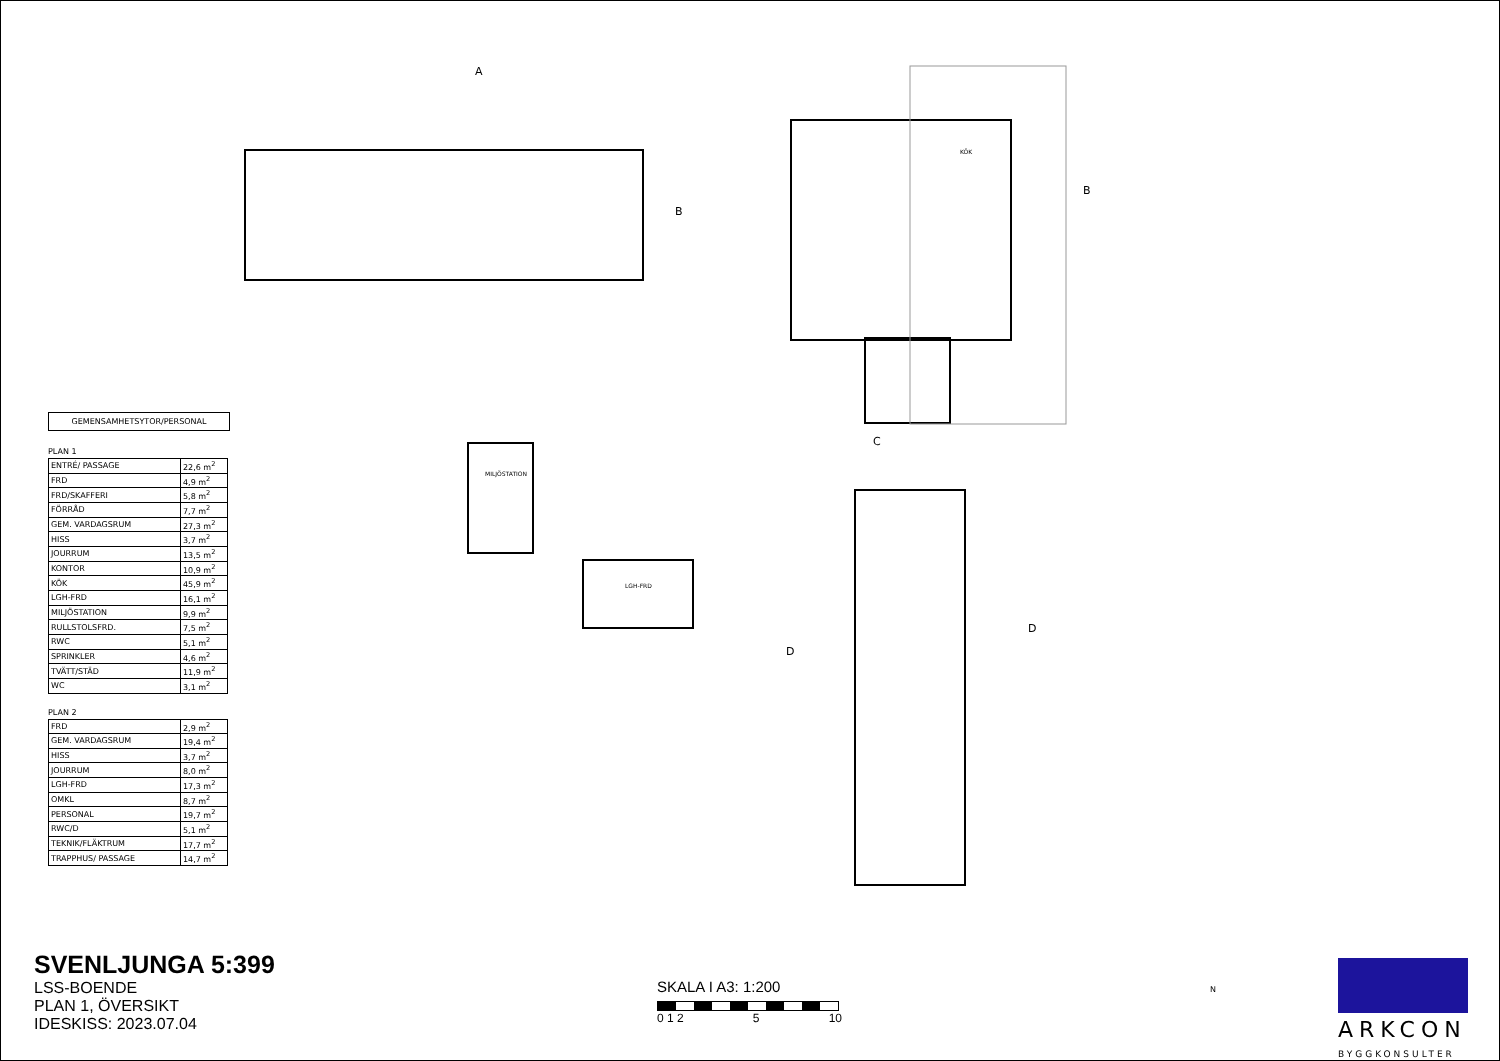A
B
B
C
D
D
KÖK
MILJÖSTATION
LGH-FRD
GEMENSAMHETSYTOR/PERSONAL
PLAN 1
| ENTRÉ/ PASSAGE | 22,6 m<sup>2</sup> |
| FRD | 4,9 m<sup>2</sup> |
| FRD/SKAFFERI | 5,8 m<sup>2</sup> |
| FÖRRÅD | 7,7 m<sup>2</sup> |
| GEM. VARDAGSRUM | 27,3 m<sup>2</sup> |
| HISS | 3,7 m<sup>2</sup> |
| JOURRUM | 13,5 m<sup>2</sup> |
| KONTOR | 10,9 m<sup>2</sup> |
| KÖK | 45,9 m<sup>2</sup> |
| LGH-FRD | 16,1 m<sup>2</sup> |
| MILJÖSTATION | 9,9 m<sup>2</sup> |
| RULLSTOLSFRD. | 7,5 m<sup>2</sup> |
| RWC | 5,1 m<sup>2</sup> |
| SPRINKLER | 4,6 m<sup>2</sup> |
| TVÄTT/STÄD | 11,9 m<sup>2</sup> |
| WC | 3,1 m<sup>2</sup> |
PLAN 2
| FRD | 2,9 m<sup>2</sup> |
| GEM. VARDAGSRUM | 19,4 m<sup>2</sup> |
| HISS | 3,7 m<sup>2</sup> |
| JOURRUM | 8,0 m<sup>2</sup> |
| LGH-FRD | 17,3 m<sup>2</sup> |
| OMKL | 8,7 m<sup>2</sup> |
| PERSONAL | 19,7 m<sup>2</sup> |
| RWC/D | 5,1 m<sup>2</sup> |
| TEKNIK/FLÄKTRUM | 17,7 m<sup>2</sup> |
| TRAPPHUS/ PASSAGE | 14,7 m<sup>2</sup> |
SVENLJUNGA 5:399
LSS-BOENDE
PLAN 1, ÖVERSIKT
IDESKISS: 2023.07.04
SKALA I A3: 1:200
0 1 2 5 10
N
ARKCON
BYGGKONSULTER